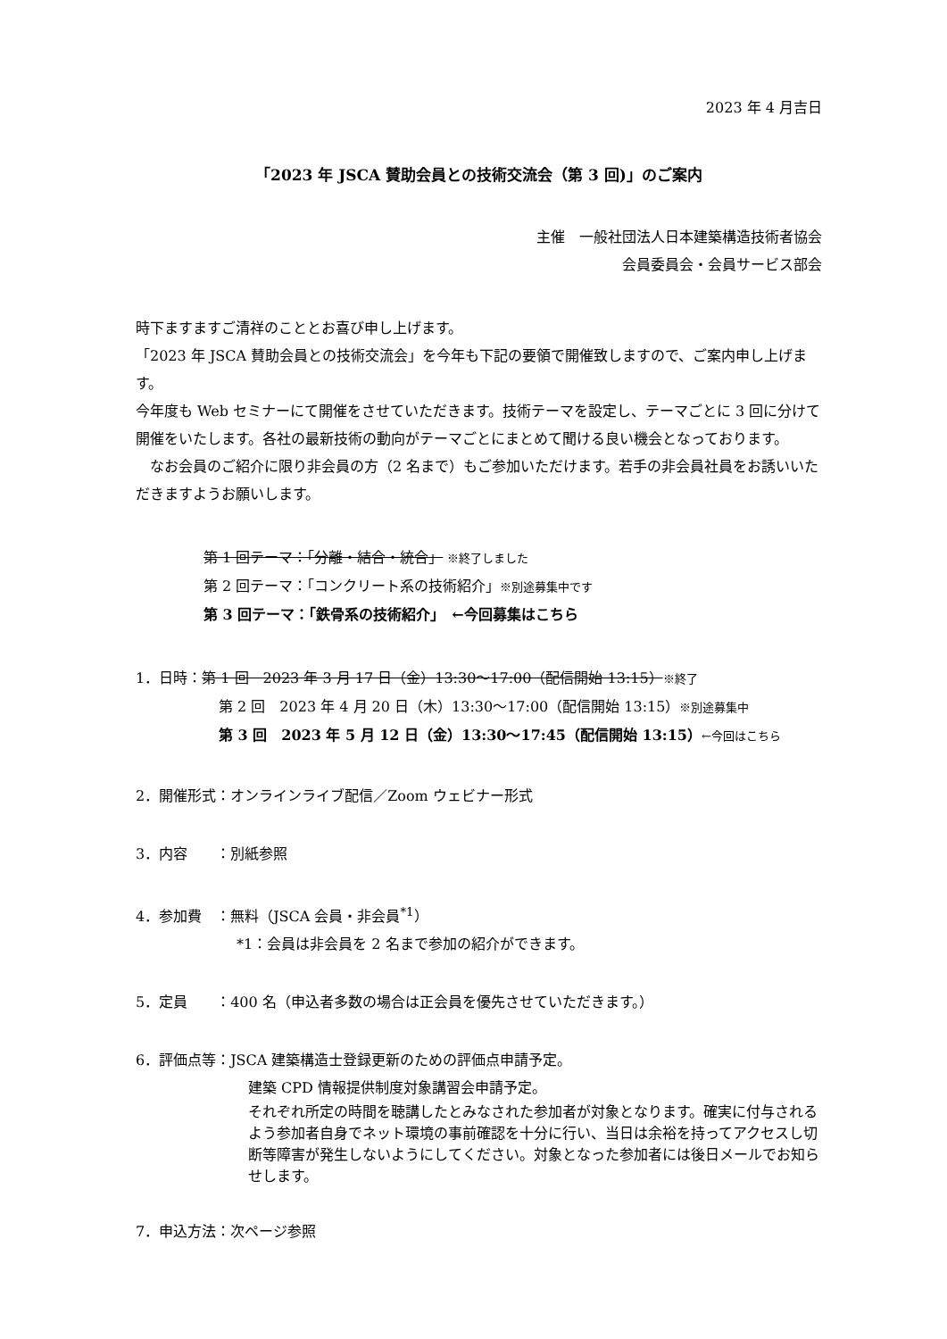2023 年 4 月吉日
「2023 年 JSCA 賛助会員との技術交流会（第 3 回)」のご案内
主催　一般社団法人日本建築構造技術者協会
会員委員会・会員サービス部会
時下ますますご清祥のこととお喜び申し上げます。
「2023 年 JSCA 賛助会員との技術交流会」を今年も下記の要領で開催致しますので、ご案内申し上げます。
今年度も Web セミナーにて開催をさせていただきます。技術テーマを設定し、テーマごとに 3 回に分けて開催をいたします。各社の最新技術の動向がテーマごとにまとめて聞ける良い機会となっております。
　なお会員のご紹介に限り非会員の方（2 名まで）もご参加いただけます。若手の非会員社員をお誘いいただきますようお願いします。
第 1 回テーマ：「分離・結合・統合」 ※終了しました
第 2 回テーマ：「コンクリート系の技術紹介」※別途募集中です
第 3 回テーマ：「鉄骨系の技術紹介」　←今回募集はこちら
1．日時：第 1 回　2023 年 3 月 17 日（金）13:30～17:00（配信開始 13:15）※終了
第 2 回　2023 年 4 月 20 日（木）13:30～17:00（配信開始 13:15）※別途募集中
第 3 回　2023 年 5 月 12 日（金）13:30～17:45（配信開始 13:15）←今回はこちら
2．開催形式：オンラインライブ配信／Zoom ウェビナー形式
3．内容　　：別紙参照
4．参加費　：無料（JSCA 会員・非会員<sup>*1</sup>）
*1：会員は非会員を 2 名まで参加の紹介ができます。
5．定員　　：400 名（申込者多数の場合は正会員を優先させていただきます。）
6．評価点等：JSCA 建築構造士登録更新のための評価点申請予定。
建築 CPD 情報提供制度対象講習会申請予定。
それぞれ所定の時間を聴講したとみなされた参加者が対象となります。確実に付与されるよう参加者自身でネット環境の事前確認を十分に行い、当日は余裕を持ってアクセスし切断等障害が発生しないようにしてください。対象となった参加者には後日メールでお知らせします。
7．申込方法：次ページ参照